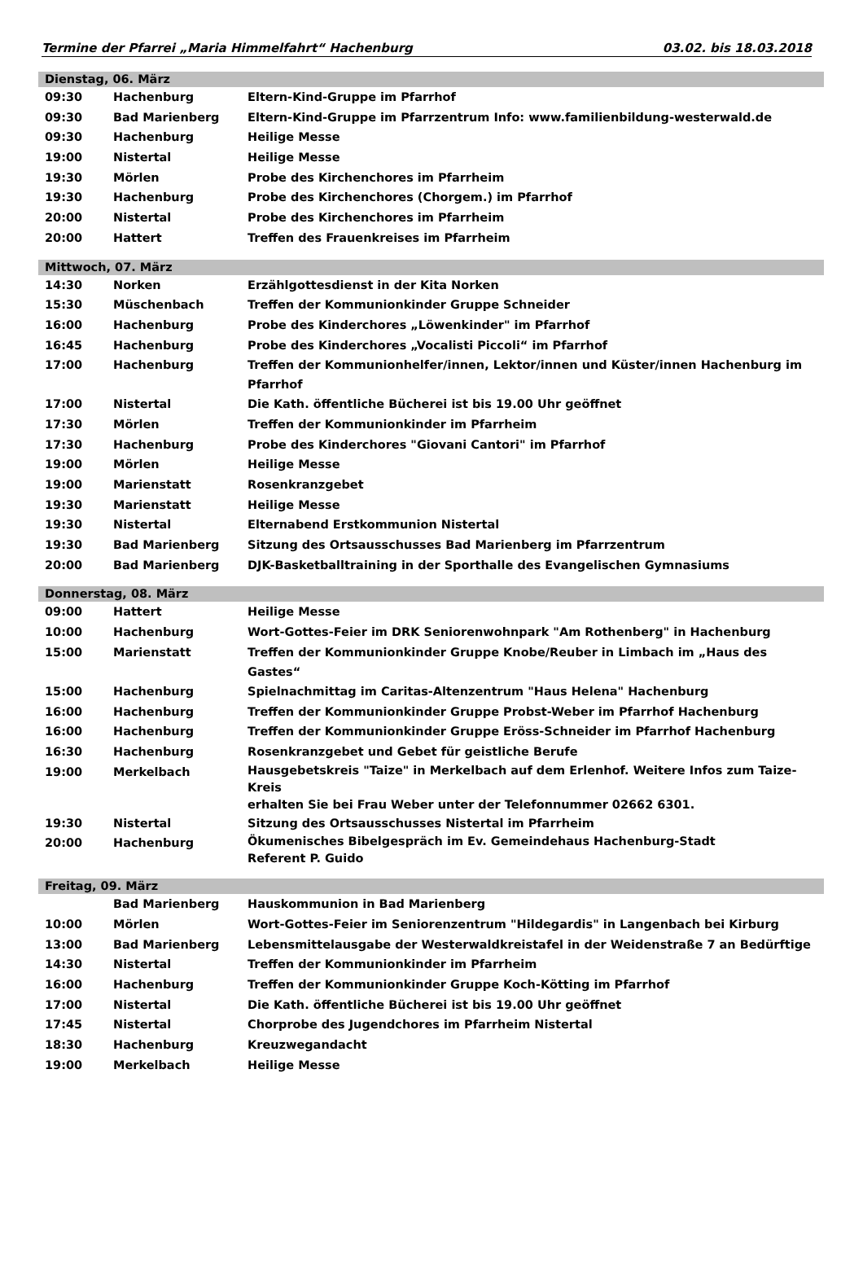Termine der Pfarrei „Maria Himmelfahrt“ Hachenburg 03.02. bis 18.03.2018
| Dienstag, 06. März | | |
| 09:30 | Hachenburg | Eltern-Kind-Gruppe im Pfarrhof |
| 09:30 | Bad Marienberg | Eltern-Kind-Gruppe im Pfarrzentrum Info: www.familienbildung-westerwald.de |
| 09:30 | Hachenburg | Heilige Messe |
| 19:00 | Nistertal | Heilige Messe |
| 19:30 | Mörlen | Probe des Kirchenchores im Pfarrheim |
| 19:30 | Hachenburg | Probe des Kirchenchores (Chorgem.) im Pfarrhof |
| 20:00 | Nistertal | Probe des Kirchenchores im Pfarrheim |
| 20:00 | Hattert | Treffen des Frauenkreises im Pfarrheim |
| Mittwoch, 07. März | | |
| 14:30 | Norken | Erzählgottesdienst in der Kita Norken |
| 15:30 | Müschenbach | Treffen der Kommunionkinder Gruppe Schneider |
| 16:00 | Hachenburg | Probe des Kinderchores „Löwenkinder" im Pfarrhof |
| 16:45 | Hachenburg | Probe des Kinderchores „Vocalisti Piccoli“ im Pfarrhof |
| 17:00 | Hachenburg | Treffen der Kommunionhelfer/innen, Lektor/innen und Küster/innen Hachenburg im Pfarrhof |
| 17:00 | Nistertal | Die Kath. öffentliche Bücherei ist bis 19.00 Uhr geöffnet |
| 17:30 | Mörlen | Treffen der Kommunionkinder im Pfarrheim |
| 17:30 | Hachenburg | Probe des Kinderchores "Giovani Cantori" im Pfarrhof |
| 19:00 | Mörlen | Heilige Messe |
| 19:00 | Marienstatt | Rosenkranzgebet |
| 19:30 | Marienstatt | Heilige Messe |
| 19:30 | Nistertal | Elternabend Erstkommunion Nistertal |
| 19:30 | Bad Marienberg | Sitzung des Ortsausschusses Bad Marienberg im Pfarrzentrum |
| 20:00 | Bad Marienberg | DJK-Basketballtraining in der Sporthalle des Evangelischen Gymnasiums |
| Donnerstag, 08. März | | |
| 09:00 | Hattert | Heilige Messe |
| 10:00 | Hachenburg | Wort-Gottes-Feier im DRK Seniorenwohnpark "Am Rothenberg" in Hachenburg |
| 15:00 | Marienstatt | Treffen der Kommunionkinder Gruppe Knobe/Reuber in Limbach im „Haus des Gastes“ |
| 15:00 | Hachenburg | Spielnachmittag im Caritas-Altenzentrum "Haus Helena" Hachenburg |
| 16:00 | Hachenburg | Treffen der Kommunionkinder Gruppe Probst-Weber im Pfarrhof Hachenburg |
| 16:00 | Hachenburg | Treffen der Kommunionkinder Gruppe Eröss-Schneider im Pfarrhof Hachenburg |
| 16:30 | Hachenburg | Rosenkranzgebet und Gebet für geistliche Berufe |
| 19:00 | Merkelbach | Hausgebetskreis "Taize" in Merkelbach auf dem Erlenhof. Weitere Infos zum Taize-Kreis erhalten Sie bei Frau Weber unter der Telefonnummer 02662 6301. |
| 19:30 | Nistertal | Sitzung des Ortsausschusses Nistertal im Pfarrheim |
| 20:00 | Hachenburg | Ökumenisches Bibelgespräch im Ev. Gemeindehaus Hachenburg-Stadt Referent P. Guido |
| Freitag, 09. März | | |
| | Bad Marienberg | Hauskommunion in Bad Marienberg |
| 10:00 | Mörlen | Wort-Gottes-Feier im Seniorenzentrum "Hildegardis" in Langenbach bei Kirburg |
| 13:00 | Bad Marienberg | Lebensmittelausgabe der Westerwaldkreistafel in der Weidenstraße 7 an Bedürftige |
| 14:30 | Nistertal | Treffen der Kommunionkinder im Pfarrheim |
| 16:00 | Hachenburg | Treffen der Kommunionkinder Gruppe Koch-Kötting im Pfarrhof |
| 17:00 | Nistertal | Die Kath. öffentliche Bücherei ist bis 19.00 Uhr geöffnet |
| 17:45 | Nistertal | Chorprobe des Jugendchores im Pfarrheim Nistertal |
| 18:30 | Hachenburg | Kreuzwegandacht |
| 19:00 | Merkelbach | Heilige Messe |